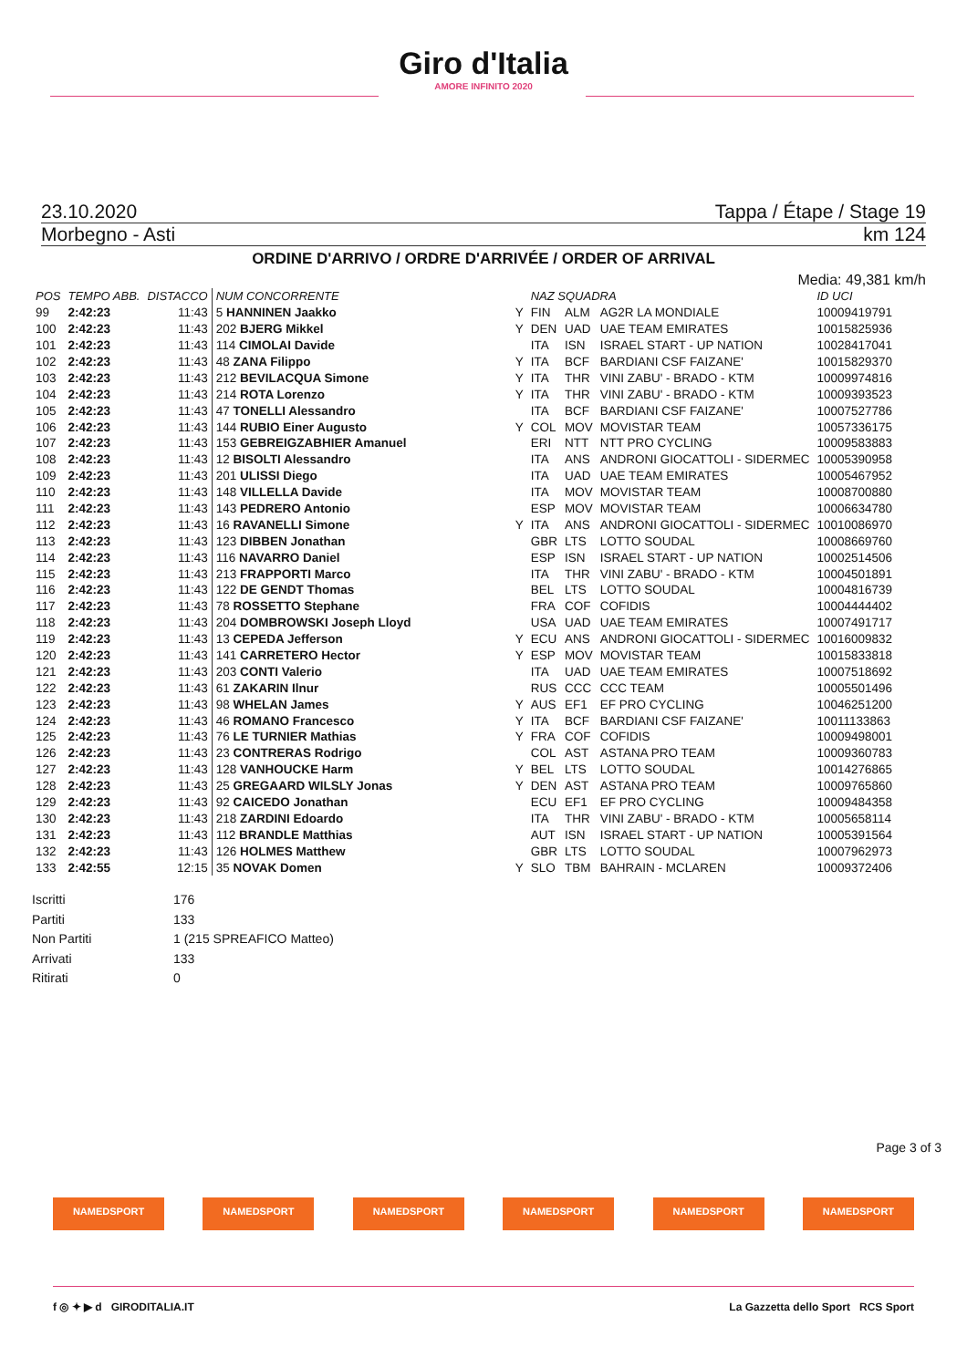Giro d'Italia
AMORE INFINITO 2020
23.10.2020 Tappa / Étape / Stage 19
Morbegno - Asti km 124
ORDINE D'ARRIVO / ORDRE D'ARRIVÉE / ORDER OF ARRIVAL
Media: 49,381 km/h
| POS | TEMPO ABB. | DISTACCO | NUM CONCORRENTE | | NAZ SQUADRA | | | ID UCI |
| --- | --- | --- | --- | --- | --- | --- | --- | --- |
| 99 | 2:42:23 | 11:43 | 5 HANNINEN Jaakko | Y | FIN | ALM | AG2R LA MONDIALE | 10009419791 |
| 100 | 2:42:23 | 11:43 | 202 BJERG Mikkel | Y | DEN | UAD | UAE TEAM EMIRATES | 10015825936 |
| 101 | 2:42:23 | 11:43 | 114 CIMOLAI Davide | | ITA | ISN | ISRAEL START - UP NATION | 10028417041 |
| 102 | 2:42:23 | 11:43 | 48 ZANA Filippo | Y | ITA | BCF | BARDIANI CSF FAIZANE' | 10015829370 |
| 103 | 2:42:23 | 11:43 | 212 BEVILACQUA Simone | Y | ITA | THR | VINI ZABU' - BRADO - KTM | 10009974816 |
| 104 | 2:42:23 | 11:43 | 214 ROTA Lorenzo | Y | ITA | THR | VINI ZABU' - BRADO - KTM | 10009393523 |
| 105 | 2:42:23 | 11:43 | 47 TONELLI Alessandro | | ITA | BCF | BARDIANI CSF FAIZANE' | 10007527786 |
| 106 | 2:42:23 | 11:43 | 144 RUBIO Einer Augusto | Y | COL | MOV | MOVISTAR TEAM | 10057336175 |
| 107 | 2:42:23 | 11:43 | 153 GEBREIGZABHIER Amanuel | | ERI | NTT | NTT PRO CYCLING | 10009583883 |
| 108 | 2:42:23 | 11:43 | 12 BISOLTI Alessandro | | ITA | ANS | ANDRONI GIOCATTOLI - SIDERMEC | 10005390958 |
| 109 | 2:42:23 | 11:43 | 201 ULISSI Diego | | ITA | UAD | UAE TEAM EMIRATES | 10005467952 |
| 110 | 2:42:23 | 11:43 | 148 VILLELLA Davide | | ITA | MOV | MOVISTAR TEAM | 10008700880 |
| 111 | 2:42:23 | 11:43 | 143 PEDRERO Antonio | | ESP | MOV | MOVISTAR TEAM | 10006634780 |
| 112 | 2:42:23 | 11:43 | 16 RAVANELLI Simone | Y | ITA | ANS | ANDRONI GIOCATTOLI - SIDERMEC | 10010086970 |
| 113 | 2:42:23 | 11:43 | 123 DIBBEN Jonathan | | GBR | LTS | LOTTO SOUDAL | 10008669760 |
| 114 | 2:42:23 | 11:43 | 116 NAVARRO Daniel | | ESP | ISN | ISRAEL START - UP NATION | 10002514506 |
| 115 | 2:42:23 | 11:43 | 213 FRAPPORTI Marco | | ITA | THR | VINI ZABU' - BRADO - KTM | 10004501891 |
| 116 | 2:42:23 | 11:43 | 122 DE GENDT Thomas | | BEL | LTS | LOTTO SOUDAL | 10004816739 |
| 117 | 2:42:23 | 11:43 | 78 ROSSETTO Stephane | | FRA | COF | COFIDIS | 10004444402 |
| 118 | 2:42:23 | 11:43 | 204 DOMBROWSKI Joseph Lloyd | | USA | UAD | UAE TEAM EMIRATES | 10007491717 |
| 119 | 2:42:23 | 11:43 | 13 CEPEDA Jefferson | Y | ECU | ANS | ANDRONI GIOCATTOLI - SIDERMEC | 10016009832 |
| 120 | 2:42:23 | 11:43 | 141 CARRETERO Hector | Y | ESP | MOV | MOVISTAR TEAM | 10015833818 |
| 121 | 2:42:23 | 11:43 | 203 CONTI Valerio | | ITA | UAD | UAE TEAM EMIRATES | 10007518692 |
| 122 | 2:42:23 | 11:43 | 61 ZAKARIN Ilnur | | RUS | CCC | CCC TEAM | 10005501496 |
| 123 | 2:42:23 | 11:43 | 98 WHELAN James | Y | AUS | EF1 | EF PRO CYCLING | 10046251200 |
| 124 | 2:42:23 | 11:43 | 46 ROMANO Francesco | Y | ITA | BCF | BARDIANI CSF FAIZANE' | 10011133863 |
| 125 | 2:42:23 | 11:43 | 76 LE TURNIER Mathias | Y | FRA | COF | COFIDIS | 10009498001 |
| 126 | 2:42:23 | 11:43 | 23 CONTRERAS Rodrigo | | COL | AST | ASTANA PRO TEAM | 10009360783 |
| 127 | 2:42:23 | 11:43 | 128 VANHOUCKE Harm | Y | BEL | LTS | LOTTO SOUDAL | 10014276865 |
| 128 | 2:42:23 | 11:43 | 25 GREGAARD WILSLY Jonas | Y | DEN | AST | ASTANA PRO TEAM | 10009765860 |
| 129 | 2:42:23 | 11:43 | 92 CAICEDO Jonathan | | ECU | EF1 | EF PRO CYCLING | 10009484358 |
| 130 | 2:42:23 | 11:43 | 218 ZARDINI Edoardo | | ITA | THR | VINI ZABU' - BRADO - KTM | 10005658114 |
| 131 | 2:42:23 | 11:43 | 112 BRANDLE Matthias | | AUT | ISN | ISRAEL START - UP NATION | 10005391564 |
| 132 | 2:42:23 | 11:43 | 126 HOLMES Matthew | | GBR | LTS | LOTTO SOUDAL | 10007962973 |
| 133 | 2:42:55 | 12:15 | 35 NOVAK Domen | Y | SLO | TBM | BAHRAIN - MCLAREN | 10009372406 |
Iscritti 176
Partiti 133
Non Partiti 1 (215 SPREAFICO Matteo)
Arrivati 133
Ritirati 0
Page 3 of 3
NAMEDSPORT NAMEDSPORT NAMEDSPORT NAMEDSPORT NAMEDSPORT NAMEDSPORT
f ◎ ✦ ▶ d GIRODITALIA.IT La Gazzetta dello Sport RCS Sport